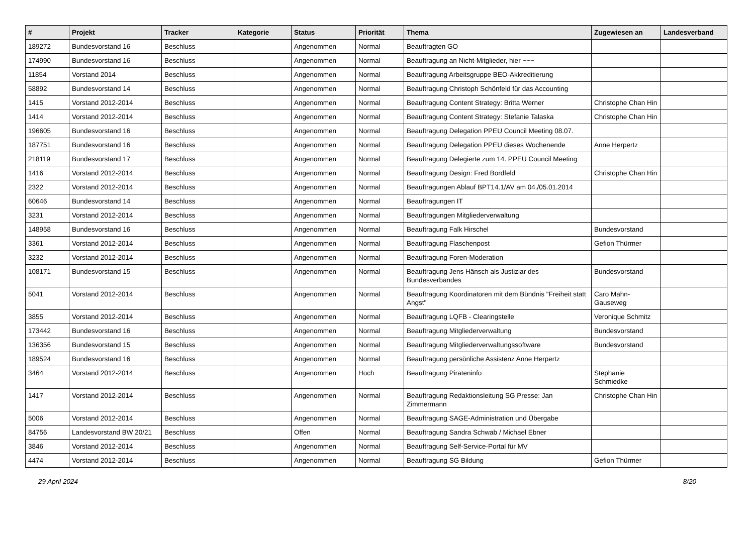| # | Projekt | Tracker | Kategorie | Status | Priorität | Thema | Zugewiesen an | Landesverband |
| --- | --- | --- | --- | --- | --- | --- | --- | --- |
| 189272 | Bundesvorstand 16 | Beschluss | | Angenommen | Normal | Beauftragten GO | | |
| 174990 | Bundesvorstand 16 | Beschluss | | Angenommen | Normal | Beauftragung an Nicht-Mitglieder, hier ~~~ | | |
| 11854 | Vorstand 2014 | Beschluss | | Angenommen | Normal | Beauftragung Arbeitsgruppe BEO-Akkreditierung | | |
| 58892 | Bundesvorstand 14 | Beschluss | | Angenommen | Normal | Beauftragung Christoph Schönfeld für das Accounting | | |
| 1415 | Vorstand 2012-2014 | Beschluss | | Angenommen | Normal | Beauftragung Content Strategy: Britta Werner | Christophe Chan Hin | |
| 1414 | Vorstand 2012-2014 | Beschluss | | Angenommen | Normal | Beauftragung Content Strategy: Stefanie Talaska | Christophe Chan Hin | |
| 196605 | Bundesvorstand 16 | Beschluss | | Angenommen | Normal | Beauftragung Delegation PPEU Council Meeting 08.07. | | |
| 187751 | Bundesvorstand 16 | Beschluss | | Angenommen | Normal | Beauftragung Delegation PPEU dieses Wochenende | Anne Herpertz | |
| 218119 | Bundesvorstand 17 | Beschluss | | Angenommen | Normal | Beauftragung Delegierte zum 14. PPEU Council Meeting | | |
| 1416 | Vorstand 2012-2014 | Beschluss | | Angenommen | Normal | Beauftragung Design: Fred Bordfeld | Christophe Chan Hin | |
| 2322 | Vorstand 2012-2014 | Beschluss | | Angenommen | Normal | Beauftragungen Ablauf BPT14.1/AV am 04./05.01.2014 | | |
| 60646 | Bundesvorstand 14 | Beschluss | | Angenommen | Normal | Beauftragungen IT | | |
| 3231 | Vorstand 2012-2014 | Beschluss | | Angenommen | Normal | Beauftragungen Mitgliederverwaltung | | |
| 148958 | Bundesvorstand 16 | Beschluss | | Angenommen | Normal | Beauftragung Falk Hirschel | Bundesvorstand | |
| 3361 | Vorstand 2012-2014 | Beschluss | | Angenommen | Normal | Beauftragung Flaschenpost | Gefion Thürmer | |
| 3232 | Vorstand 2012-2014 | Beschluss | | Angenommen | Normal | Beauftragung Foren-Moderation | | |
| 108171 | Bundesvorstand 15 | Beschluss | | Angenommen | Normal | Beauftragung Jens Hänsch als Justiziar des Bundesverbandes | Bundesvorstand | |
| 5041 | Vorstand 2012-2014 | Beschluss | | Angenommen | Normal | Beauftragung Koordinatoren mit dem Bündnis "Freiheit statt Angst" | Caro Mahn-Gauseweg | |
| 3855 | Vorstand 2012-2014 | Beschluss | | Angenommen | Normal | Beauftragung LQFB - Clearingstelle | Veronique Schmitz | |
| 173442 | Bundesvorstand 16 | Beschluss | | Angenommen | Normal | Beauftragung Mitgliederverwaltung | Bundesvorstand | |
| 136356 | Bundesvorstand 15 | Beschluss | | Angenommen | Normal | Beauftragung Mitgliederverwaltungssoftware | Bundesvorstand | |
| 189524 | Bundesvorstand 16 | Beschluss | | Angenommen | Normal | Beauftragung persönliche Assistenz Anne Herpertz | | |
| 3464 | Vorstand 2012-2014 | Beschluss | | Angenommen | Hoch | Beauftragung Pirateninfo | Stephanie Schmiedke | |
| 1417 | Vorstand 2012-2014 | Beschluss | | Angenommen | Normal | Beauftragung Redaktionsleitung SG Presse: Jan Zimmermann | Christophe Chan Hin | |
| 5006 | Vorstand 2012-2014 | Beschluss | | Angenommen | Normal | Beauftragung SAGE-Administration und Übergabe | | |
| 84756 | Landesvorstand BW 20/21 | Beschluss | | Offen | Normal | Beauftragung Sandra Schwab / Michael Ebner | | |
| 3846 | Vorstand 2012-2014 | Beschluss | | Angenommen | Normal | Beauftragung Self-Service-Portal für MV | | |
| 4474 | Vorstand 2012-2014 | Beschluss | | Angenommen | Normal | Beauftragung SG Bildung | Gefion Thürmer | |
29 April 2024 8/20